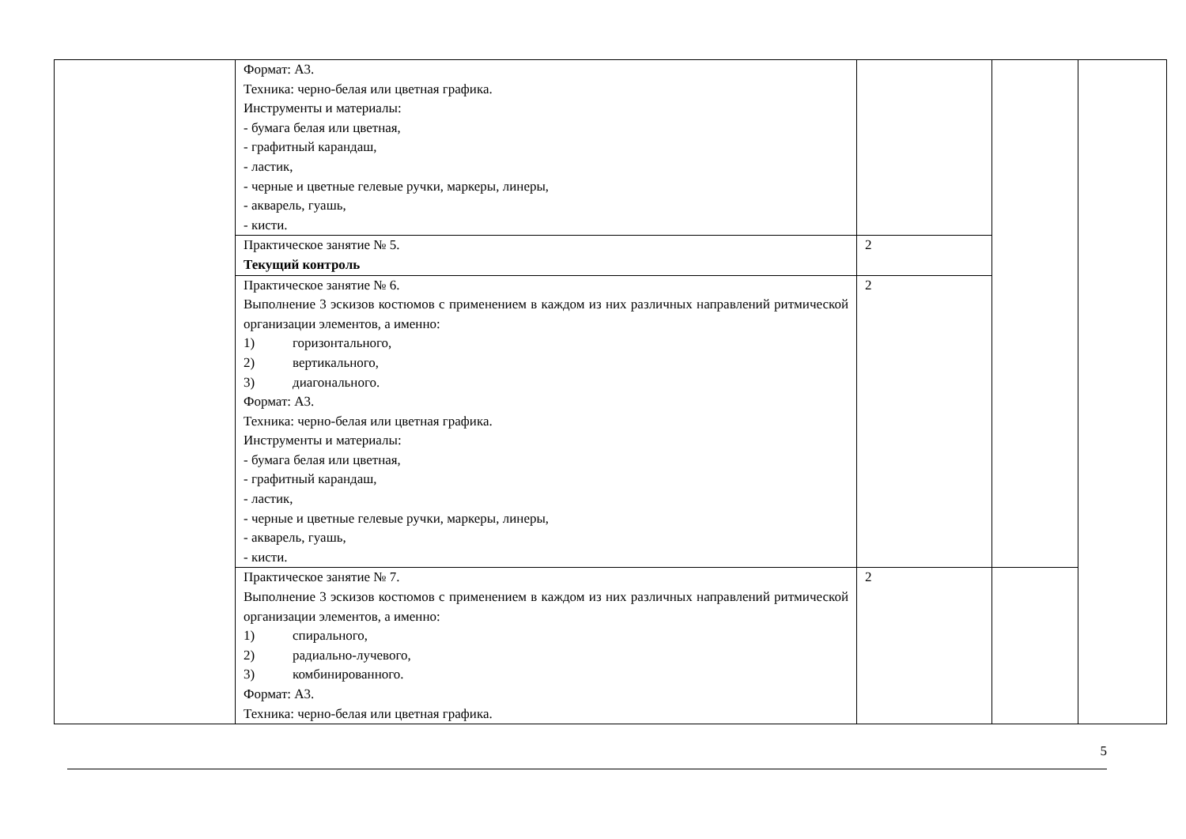| | Формат: А3. Техника: черно-белая или цветная графика. Инструменты и материалы: - бумага белая или цветная, - графитный карандаш, - ластик, - черные и цветные гелевые ручки, маркеры, линеры, - акварель, гуашь, - кисти. | | | |
| | Практическое занятие № 5. Текущий контроль | 2 | | |
| | Практическое занятие № 6. Выполнение 3 эскизов костюмов с применением в каждом из них различных направлений ритмической организации элементов, а именно: 1) горизонтального, 2) вертикального, 3) диагонального. Формат: А3. Техника: черно-белая или цветная графика. Инструменты и материалы: - бумага белая или цветная, - графитный карандаш, - ластик, - черные и цветные гелевые ручки, маркеры, линеры, - акварель, гуашь, - кисти. | 2 | | |
| | Практическое занятие № 7. Выполнение 3 эскизов костюмов с применением в каждом из них различных направлений ритмической организации элементов, а именно: 1) спирального, 2) радиально-лучевого, 3) комбинированного. Формат: А3. Техника: черно-белая или цветная графика. | 2 | | |
5